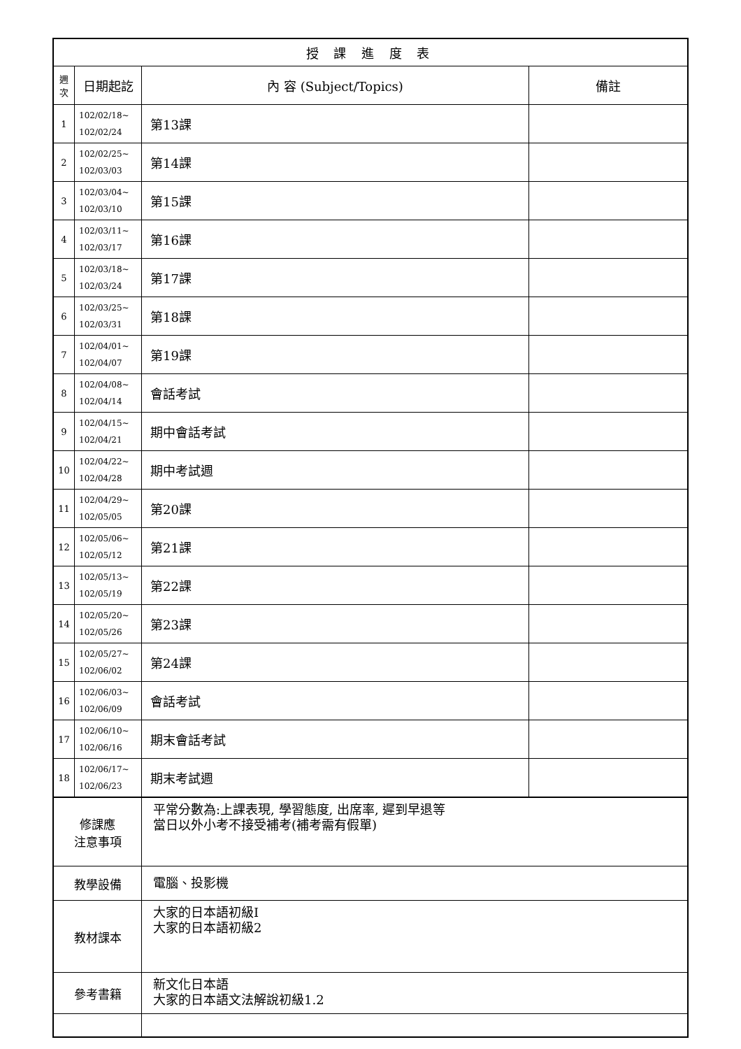| 授 課 進 度 表 | | | |
| --- | --- | --- | --- |
| 週 次 | 日期起訖 | 內 容 (Subject/Topics) | 備註 |
| 1 | 102/02/18~ 102/02/24 | 第13課 | |
| 2 | 102/02/25~ 102/03/03 | 第14課 | |
| 3 | 102/03/04~ 102/03/10 | 第15課 | |
| 4 | 102/03/11~ 102/03/17 | 第16課 | |
| 5 | 102/03/18~ 102/03/24 | 第17課 | |
| 6 | 102/03/25~ 102/03/31 | 第18課 | |
| 7 | 102/04/01~ 102/04/07 | 第19課 | |
| 8 | 102/04/08~ 102/04/14 | 會話考試 | |
| 9 | 102/04/15~ 102/04/21 | 期中會話考試 | |
| 10 | 102/04/22~ 102/04/28 | 期中考試週 | |
| 11 | 102/04/29~ 102/05/05 | 第20課 | |
| 12 | 102/05/06~ 102/05/12 | 第21課 | |
| 13 | 102/05/13~ 102/05/19 | 第22課 | |
| 14 | 102/05/20~ 102/05/26 | 第23課 | |
| 15 | 102/05/27~ 102/06/02 | 第24課 | |
| 16 | 102/06/03~ 102/06/09 | 會話考試 | |
| 17 | 102/06/10~ 102/06/16 | 期末會話考試 | |
| 18 | 102/06/17~ 102/06/23 | 期末考試週 | |
| 修課應 注意事項 | | 平常分數為:上課表現, 學習態度, 出席率, 遲到早退等 當日以外小考不接受補考(補考需有假單) | |
| 教學設備 | | 電腦、投影機 | |
| 教材課本 | | 大家的日本語初級I 大家的日本語初級2 | |
| 參考書籍 | | 新文化日本語 大家的日本語文法解說初級1.2 | |